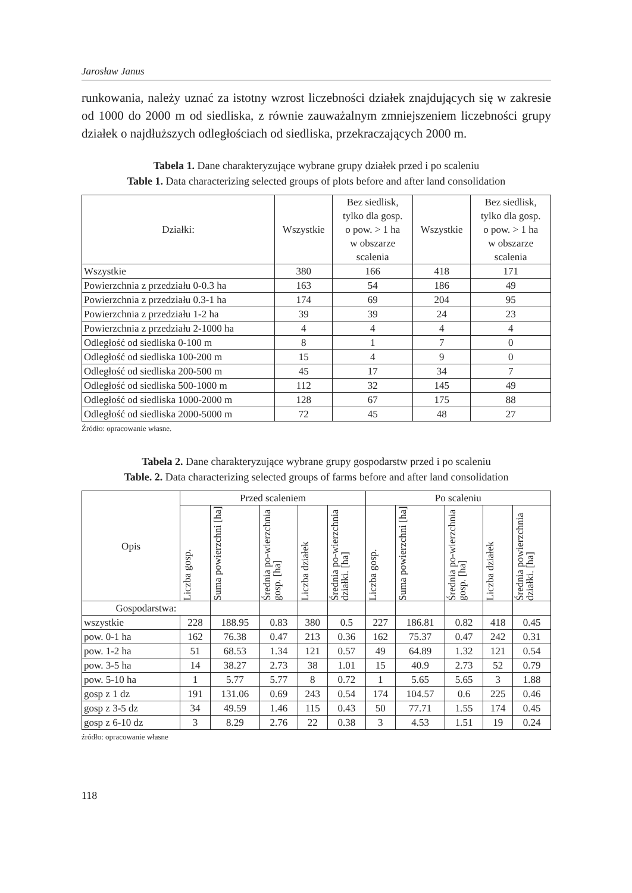Jarosław Janus
runkowania, należy uznać za istotny wzrost liczebności działek znajdujących się w zakresie od 1000 do 2000 m od siedliska, z równie zauważalnym zmniejszeniem liczebności grupy działek o najdłuższych odległościach od siedliska, przekraczających 2000 m.
Tabela 1. Dane charakteryzujące wybrane grupy działek przed i po scaleniu
Table 1. Data characterizing selected groups of plots before and after land consolidation
| Działki: | Wszystkie | Bez siedlisk, tylko dla gosp. o pow. > 1 ha w obszarze scalenia | Wszystkie | Bez siedlisk, tylko dla gosp. o pow. > 1 ha w obszarze scalenia |
| --- | --- | --- | --- | --- |
| Wszystkie | 380 | 166 | 418 | 171 |
| Powierzchnia z przedziału 0-0.3 ha | 163 | 54 | 186 | 49 |
| Powierzchnia z przedziału 0.3-1 ha | 174 | 69 | 204 | 95 |
| Powierzchnia z przedziału 1-2 ha | 39 | 39 | 24 | 23 |
| Powierzchnia z przedziału 2-1000 ha | 4 | 4 | 4 | 4 |
| Odległość od siedliska 0-100 m | 8 | 1 | 7 | 0 |
| Odległość od siedliska 100-200 m | 15 | 4 | 9 | 0 |
| Odległość od siedliska 200-500 m | 45 | 17 | 34 | 7 |
| Odległość od siedliska 500-1000 m | 112 | 32 | 145 | 49 |
| Odległość od siedliska 1000-2000 m | 128 | 67 | 175 | 88 |
| Odległość od siedliska 2000-5000 m | 72 | 45 | 48 | 27 |
Źródło: opracowanie własne.
Tabela 2. Dane charakteryzujące wybrane grupy gospodarstw przed i po scaleniu
Table. 2. Data characterizing selected groups of farms before and after land consolidation
| Opis | Przed scaleniem | | | | | Po scaleniu | | | | |
| --- | --- | --- | --- | --- | --- | --- | --- | --- | --- | --- |
| | Liczba gosp. | Suma powierzchni [ha] | Średnia po-wierzchnia gosp. [ha] | Liczba działek | Średnia po-wierzchnia działki. [ha] | Liczba gosp. | Suma powierzchni [ha] | Średnia po-wierzchnia gosp. [ha] | Liczba działek | Średnia powierzchnia działki. [ha] |
| Gospodarstwa: | | | | | | | | | | |
| wszystkie | 228 | 188.95 | 0.83 | 380 | 0.5 | 227 | 186.81 | 0.82 | 418 | 0.45 |
| pow. 0-1 ha | 162 | 76.38 | 0.47 | 213 | 0.36 | 162 | 75.37 | 0.47 | 242 | 0.31 |
| pow. 1-2 ha | 51 | 68.53 | 1.34 | 121 | 0.57 | 49 | 64.89 | 1.32 | 121 | 0.54 |
| pow. 3-5 ha | 14 | 38.27 | 2.73 | 38 | 1.01 | 15 | 40.9 | 2.73 | 52 | 0.79 |
| pow. 5-10 ha | 1 | 5.77 | 5.77 | 8 | 0.72 | 1 | 5.65 | 5.65 | 3 | 1.88 |
| gosp z 1 dz | 191 | 131.06 | 0.69 | 243 | 0.54 | 174 | 104.57 | 0.6 | 225 | 0.46 |
| gosp z 3-5 dz | 34 | 49.59 | 1.46 | 115 | 0.43 | 50 | 77.71 | 1.55 | 174 | 0.45 |
| gosp z 6-10 dz | 3 | 8.29 | 2.76 | 22 | 0.38 | 3 | 4.53 | 1.51 | 19 | 0.24 |
źródło: opracowanie własne
118